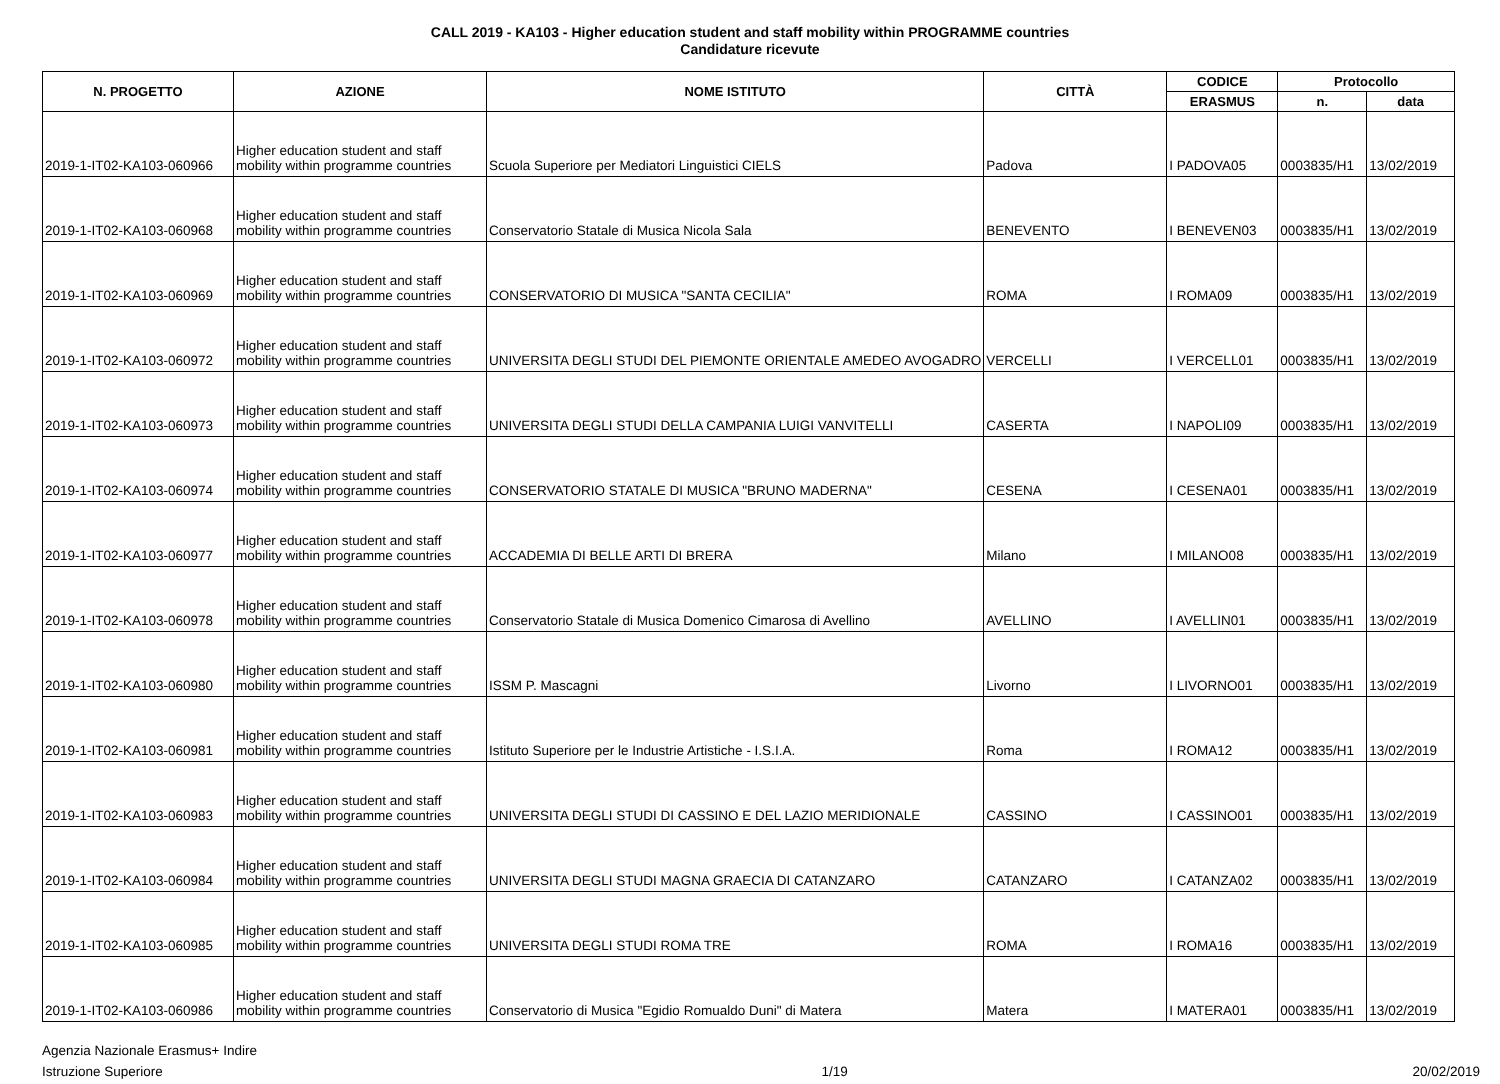CALL 2019 - KA103 - Higher education student and staff mobility within PROGRAMME countries
Candidature ricevute
| N. PROGETTO | AZIONE | NOME ISTITUTO | CITTÀ | CODICE | Protocollo | |
| --- | --- | --- | --- | --- | --- | --- |
| | | | | ERASMUS | n. | data |
| 2019-1-IT02-KA103-060966 | Higher education student and staff mobility within programme countries | Scuola Superiore per Mediatori Linguistici CIELS | Padova | I PADOVA05 | 0003835/H1 | 13/02/2019 |
| 2019-1-IT02-KA103-060968 | Higher education student and staff mobility within programme countries | Conservatorio Statale di Musica Nicola Sala | BENEVENTO | I BENEVEN03 | 0003835/H1 | 13/02/2019 |
| 2019-1-IT02-KA103-060969 | Higher education student and staff mobility within programme countries | CONSERVATORIO DI MUSICA "SANTA CECILIA" | ROMA | I ROMA09 | 0003835/H1 | 13/02/2019 |
| 2019-1-IT02-KA103-060972 | Higher education student and staff mobility within programme countries | UNIVERSITA DEGLI STUDI DEL PIEMONTE ORIENTALE AMEDEO AVOGADRO | VERCELLI | I VERCELL01 | 0003835/H1 | 13/02/2019 |
| 2019-1-IT02-KA103-060973 | Higher education student and staff mobility within programme countries | UNIVERSITA DEGLI STUDI DELLA CAMPANIA LUIGI VANVITELLI | CASERTA | I NAPOLI09 | 0003835/H1 | 13/02/2019 |
| 2019-1-IT02-KA103-060974 | Higher education student and staff mobility within programme countries | CONSERVATORIO STATALE DI MUSICA "BRUNO MADERNA" | CESENA | I CESENA01 | 0003835/H1 | 13/02/2019 |
| 2019-1-IT02-KA103-060977 | Higher education student and staff mobility within programme countries | ACCADEMIA DI BELLE ARTI DI BRERA | Milano | I MILANO08 | 0003835/H1 | 13/02/2019 |
| 2019-1-IT02-KA103-060978 | Higher education student and staff mobility within programme countries | Conservatorio Statale di Musica Domenico Cimarosa di Avellino | AVELLINO | I AVELLIN01 | 0003835/H1 | 13/02/2019 |
| 2019-1-IT02-KA103-060980 | Higher education student and staff mobility within programme countries | ISSM P. Mascagni | Livorno | I LIVORNO01 | 0003835/H1 | 13/02/2019 |
| 2019-1-IT02-KA103-060981 | Higher education student and staff mobility within programme countries | Istituto Superiore per le Industrie Artistiche - I.S.I.A. | Roma | I ROMA12 | 0003835/H1 | 13/02/2019 |
| 2019-1-IT02-KA103-060983 | Higher education student and staff mobility within programme countries | UNIVERSITA DEGLI STUDI DI CASSINO E DEL LAZIO MERIDIONALE | CASSINO | I CASSINO01 | 0003835/H1 | 13/02/2019 |
| 2019-1-IT02-KA103-060984 | Higher education student and staff mobility within programme countries | UNIVERSITA DEGLI STUDI MAGNA GRAECIA DI CATANZARO | CATANZARO | I CATANZA02 | 0003835/H1 | 13/02/2019 |
| 2019-1-IT02-KA103-060985 | Higher education student and staff mobility within programme countries | UNIVERSITA DEGLI STUDI ROMA TRE | ROMA | I ROMA16 | 0003835/H1 | 13/02/2019 |
| 2019-1-IT02-KA103-060986 | Higher education student and staff mobility within programme countries | Conservatorio di Musica "Egidio Romualdo Duni" di Matera | Matera | I MATERA01 | 0003835/H1 | 13/02/2019 |
Agenzia Nazionale Erasmus+ Indire
Istruzione Superiore
1/19
20/02/2019